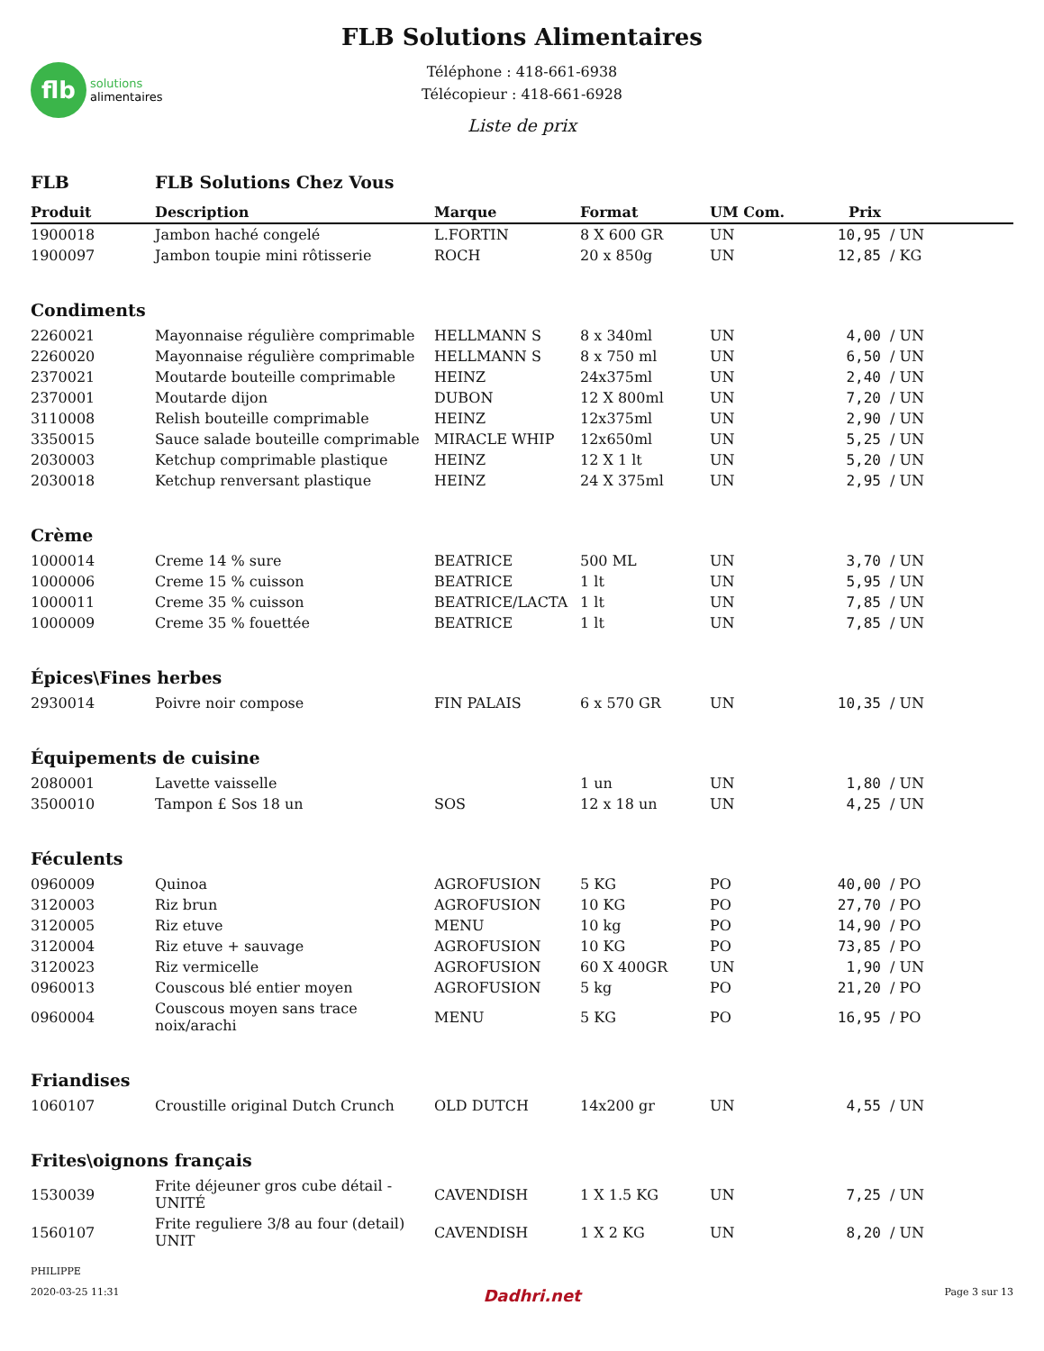flb
solutions
alimentaires
FLB Solutions Alimentaires
Téléphone : 418-661-6938
Télécopieur : 418-661-6928
Liste de prix
| FLB | FLB Solutions Chez Vous | | | | | |
| Produit | Description | Marque | Format | UM Com. | Prix | |
| 1900018 | Jambon haché congelé | L.FORTIN | 8 X 600 GR | UN | 10,95 | / UN |
| 1900097 | Jambon toupie mini rôtisserie | ROCH | 20 x 850g | UN | 12,85 | / KG |
| Condiments | | | | | | |
| 2260021 | Mayonnaise régulière comprimable | HELLMANN S | 8 x 340ml | UN | 4,00 | / UN |
| 2260020 | Mayonnaise régulière comprimable | HELLMANN S | 8 x 750 ml | UN | 6,50 | / UN |
| 2370021 | Moutarde bouteille comprimable | HEINZ | 24x375ml | UN | 2,40 | / UN |
| 2370001 | Moutarde dijon | DUBON | 12 X 800ml | UN | 7,20 | / UN |
| 3110008 | Relish bouteille comprimable | HEINZ | 12x375ml | UN | 2,90 | / UN |
| 3350015 | Sauce salade bouteille comprimable | MIRACLE WHIP | 12x650ml | UN | 5,25 | / UN |
| 2030003 | Ketchup comprimable plastique | HEINZ | 12 X 1 lt | UN | 5,20 | / UN |
| 2030018 | Ketchup renversant plastique | HEINZ | 24 X 375ml | UN | 2,95 | / UN |
| Crème | | | | | | |
| 1000014 | Creme 14 % sure | BEATRICE | 500 ML | UN | 3,70 | / UN |
| 1000006 | Creme 15 % cuisson | BEATRICE | 1 lt | UN | 5,95 | / UN |
| 1000011 | Creme 35 % cuisson | BEATRICE/LACTA | 1 lt | UN | 7,85 | / UN |
| 1000009 | Creme 35 % fouettée | BEATRICE | 1 lt | UN | 7,85 | / UN |
| Épices\Fines herbes | | | | | | |
| 2930014 | Poivre noir compose | FIN PALAIS | 6 x 570 GR | UN | 10,35 | / UN |
| Équipements de cuisine | | | | | | |
| 2080001 | Lavette vaisselle | | 1 un | UN | 1,80 | / UN |
| 3500010 | Tampon £ Sos 18 un | SOS | 12 x 18 un | UN | 4,25 | / UN |
| Féculents | | | | | | |
| 0960009 | Quinoa | AGROFUSION | 5 KG | PO | 40,00 | / PO |
| 3120003 | Riz brun | AGROFUSION | 10 KG | PO | 27,70 | / PO |
| 3120005 | Riz etuve | MENU | 10 kg | PO | 14,90 | / PO |
| 3120004 | Riz etuve + sauvage | AGROFUSION | 10 KG | PO | 73,85 | / PO |
| 3120023 | Riz vermicelle | AGROFUSION | 60 X 400GR | UN | 1,90 | / UN |
| 0960013 | Couscous blé entier moyen | AGROFUSION | 5 kg | PO | 21,20 | / PO |
| 0960004 | Couscous moyen sans trace noix/arachi | MENU | 5 KG | PO | 16,95 | / PO |
| Friandises | | | | | | |
| 1060107 | Croustille original Dutch Crunch | OLD DUTCH | 14x200 gr | UN | 4,55 | / UN |
| Frites\oignons français | | | | | | |
| 1530039 | Frite déjeuner gros cube détail - UNITÉ | CAVENDISH | 1 X 1.5 KG | UN | 7,25 | / UN |
| 1560107 | Frite reguliere 3/8 au four (detail) UNIT | CAVENDISH | 1 X 2 KG | UN | 8,20 | / UN |
PHILIPPE
2020-03-25 11:31 Dadhri.net Page 3 sur 13